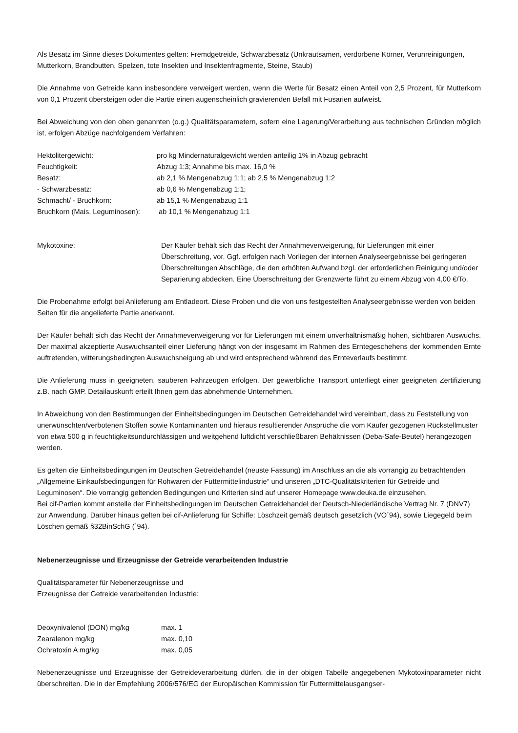Als Besatz im Sinne dieses Dokumentes gelten: Fremdgetreide, Schwarzbesatz (Unkrautsamen, verdorbene Körner, Verunreinigungen, Mutterkorn, Brandbutten, Spelzen, tote Insekten und Insektenfragmente, Steine, Staub)
Die Annahme von Getreide kann insbesondere verweigert werden, wenn die Werte für Besatz einen Anteil von 2,5 Prozent, für Mutterkorn von 0,1 Prozent übersteigen oder die Partie einen augenscheinlich gravierenden Befall mit Fusarien aufweist.
Bei Abweichung von den oben genannten (o.g.) Qualitätsparametern, sofern eine Lagerung/Verarbeitung aus technischen Gründen möglich ist, erfolgen Abzüge nachfolgendem Verfahren:
| Hektolitergewicht: | pro kg Mindernaturalgewicht werden anteilig 1% in Abzug gebracht |
| Feuchtigkeit: | Abzug 1:3; Annahme bis max. 16,0 % |
| Besatz: | ab 2,1 % Mengenabzug 1:1; ab 2,5 % Mengenabzug 1:2 |
| - Schwarzbesatz: | ab 0,6 % Mengenabzug 1:1; |
| Schmacht/ - Bruchkorn: | ab 15,1 % Mengenabzug 1:1 |
| Bruchkorn (Mais, Leguminosen): | ab 10,1 % Mengenabzug 1:1 |
| Mykotoxine: | Der Käufer behält sich das Recht der Annahmeverweigerung, für Lieferungen mit einer Überschreitung, vor. Ggf. erfolgen nach Vorliegen der internen Analyseergebnisse bei geringeren Überschreitungen Abschläge, die den erhöhten Aufwand bzgl. der erforderlichen Reinigung und/oder Separierung abdecken. Eine Überschreitung der Grenzwerte führt zu einem Abzug von 4,00 €/To. |
Die Probenahme erfolgt bei Anlieferung am Entladeort. Diese Proben und die von uns festgestellten Analyseergebnisse werden von beiden Seiten für die angelieferte Partie anerkannt.
Der Käufer behält sich das Recht der Annahmeverweigerung vor für Lieferungen mit einem unverhältnismäßig hohen, sichtbaren Auswuchs. Der maximal akzeptierte Auswuchsanteil einer Lieferung hängt von der insgesamt im Rahmen des Erntegeschehens der kommenden Ernte auftretenden, witterungsbedingten Auswuchsneigung ab und wird entsprechend während des Ernteverlaufs bestimmt.
Die Anlieferung muss in geeigneten, sauberen Fahrzeugen erfolgen. Der gewerbliche Transport unterliegt einer geeigneten Zertifizierung z.B. nach GMP. Detailauskunft erteilt Ihnen gern das abnehmende Unternehmen.
In Abweichung von den Bestimmungen der Einheitsbedingungen im Deutschen Getreidehandel wird vereinbart, dass zu Feststellung von unerwünschten/verbotenen Stoffen sowie Kontaminanten und hieraus resultierender Ansprüche die vom Käufer gezogenen Rückstellmuster von etwa 500 g in feuchtigkeitsundurchlässigen und weitgehend luftdicht verschließbaren Behältnissen (Deba-Safe-Beutel) herangezogen werden.
Es gelten die Einheitsbedingungen im Deutschen Getreidehandel (neuste Fassung) im Anschluss an die als vorrangig zu betrachtenden „Allgemeine Einkaufsbedingungen für Rohwaren der Futtermittelindustrie“ und unseren „DTC-Qualitätskriterien für Getreide und Leguminosen“. Die vorrangig geltenden Bedingungen und Kriterien sind auf unserer Homepage www.deuka.de einzusehen.
Bei cif-Partien kommt anstelle der Einheitsbedingungen im Deutschen Getreidehandel der Deutsch-Niederländische Vertrag Nr. 7 (DNV7) zur Anwendung. Darüber hinaus gelten bei cif-Anlieferung für Schiffe: Löschzeit gemäß deutsch gesetzlich (VO´94), sowie Liegegeld beim Löschen gemäß §32BinSchG (´94).
Nebenerzeugnisse und Erzeugnisse der Getreide verarbeitenden Industrie
Qualitätsparameter für Nebenerzeugnisse und
Erzeugnisse der Getreide verarbeitenden Industrie:
| Deoxynivalenol (DON) mg/kg | max. 1 |
| Zearalenon mg/kg | max. 0,10 |
| Ochratoxin A mg/kg | max. 0,05 |
Nebenerzeugnisse und Erzeugnisse der Getreideverarbeitung dürfen, die in der obigen Tabelle angegebenen Mykotoxinparameter nicht überschreiten. Die in der Empfehlung 2006/576/EG der Europäischen Kommission für Futtermittelausgangser-